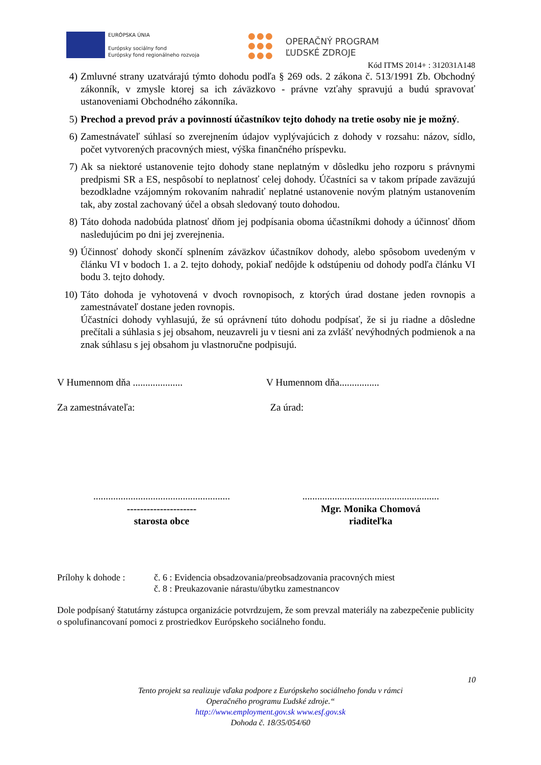EURÓPSKA ÚNIA
Európsky sociálny fond
Európsky fond regionálneho rozvoja
OPERAČNÝ PROGRAM
ĽUDSKÉ ZDROJE
Kód ITMS 2014+ : 312031A148
4) Zmluvné strany uzatvárajú týmto dohodu podľa § 269 ods. 2 zákona č. 513/1991 Zb. Obchodný zákonník, v zmysle ktorej sa ich záväzkovo - právne vzťahy spravujú a budú spravovať ustanoveniami Obchodného zákonníka.
5) Prechod a prevod práv a povinností účastníkov tejto dohody na tretie osoby nie je možný.
6) Zamestnávateľ súhlasí so zverejnením údajov vyplývajúcich z dohody v rozsahu: názov, sídlo, počet vytvorených pracovných miest, výška finančného príspevku.
7) Ak sa niektoré ustanovenie tejto dohody stane neplatným v dôsledku jeho rozporu s právnymi predpismi SR a ES, nespôsobí to neplatnosť celej dohody. Účastníci sa v takom prípade zaväzujú bezodkladne vzájomným rokovaním nahradiť neplatné ustanovenie novým platným ustanovením tak, aby zostal zachovaný účel a obsah sledovaný touto dohodou.
8) Táto dohoda nadobúda platnosť dňom jej podpísania oboma účastníkmi dohody a účinnosť dňom nasledujúcim po dni jej zverejnenia.
9) Účinnosť dohody skončí splnením záväzkov účastníkov dohody, alebo spôsobom uvedeným v článku VI v bodoch 1. a 2. tejto dohody, pokiaľ nedôjde k odstúpeniu od dohody podľa článku VI bodu 3. tejto dohody.
10) Táto dohoda je vyhotovená v dvoch rovnopisoch, z ktorých úrad dostane jeden rovnopis a zamestnávateľ dostane jeden rovnopis.
Účastníci dohody vyhlasujú, že sú oprávnení túto dohodu podpísať, že si ju riadne a dôsledne prečítali a súhlasia s jej obsahom, neuzavreli ju v tiesni ani za zvlášť nevýhodných podmienok a na znak súhlasu s jej obsahom ju vlastnoručne podpisujú.
V Humennom dňa ....................
V Humennom dňa................
Za zamestnávateľa: Za úrad:
.......................................................
.......................................................
---------------------
starosta obce
Mgr. Monika Chomová
riaditeľka
Prílohy k dohode :
č. 6 : Evidencia obsadzovania/preobsadzovania pracovných miest
č. 8 : Preukazovanie nárastu/úbytku zamestnancov
Dole podpísaný štatutárny zástupca organizácie potvrdzujem, že som prevzal materiály na zabezpečenie publicity o spolufinancovaní pomoci z prostriedkov Európskeho sociálneho fondu.
10
Tento projekt sa realizuje vďaka podpore z Európskeho sociálneho fondu v rámci
Operačného programu Ľudské zdroje.“
http://www.employment.gov.sk www.esf.gov.sk
Dohoda č. 18/35/054/60